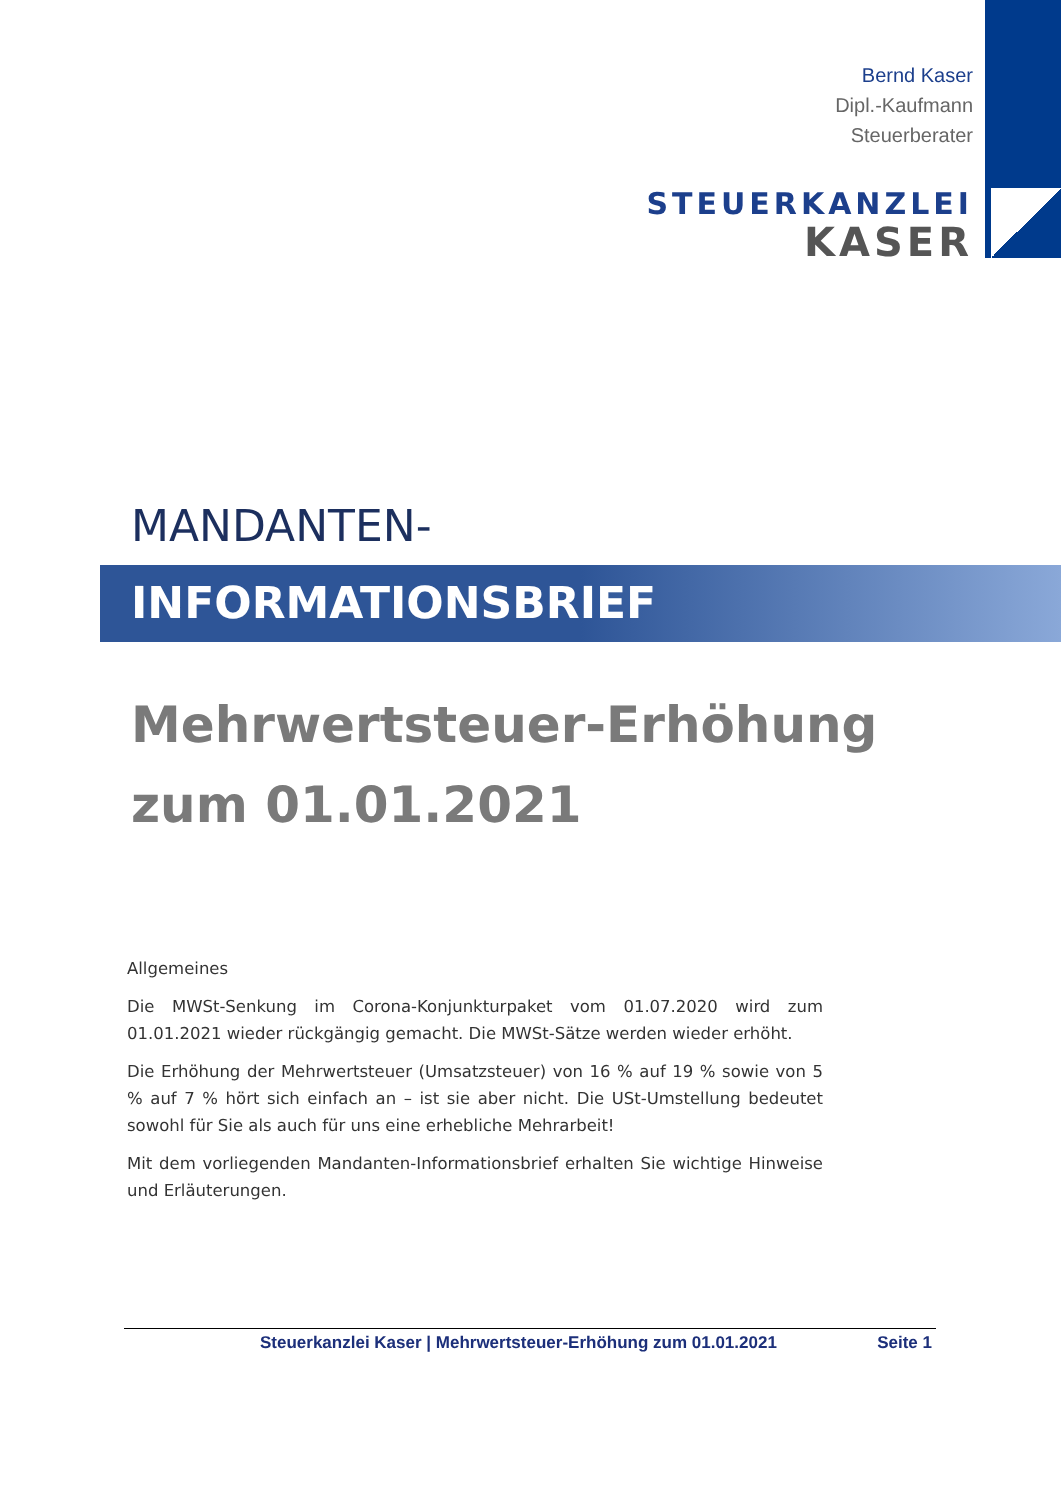Bernd Kaser
Dipl.-Kaufmann
Steuerberater
STEUERKANZLEI
KASER
MANDANTEN-
INFORMATIONSBRIEF
Mehrwertsteuer-Erhöhung
zum 01.01.2021
Allgemeines
Die MWSt-Senkung im Corona-Konjunkturpaket vom 01.07.2020 wird zum 01.01.2021 wieder rückgängig gemacht. Die MWSt-Sätze werden wieder erhöht.
Die Erhöhung der Mehrwertsteuer (Umsatzsteuer) von 16 % auf 19 % sowie von 5 % auf 7 % hört sich einfach an – ist sie aber nicht. Die USt-Umstellung bedeutet sowohl für Sie als auch für uns eine erhebliche Mehrarbeit!
Mit dem vorliegenden Mandanten-Informationsbrief erhalten Sie wichtige Hinweise und Erläuterungen.
Steuerkanzlei Kaser | Mehrwertsteuer-Erhöhung zum 01.01.2021 Seite 1